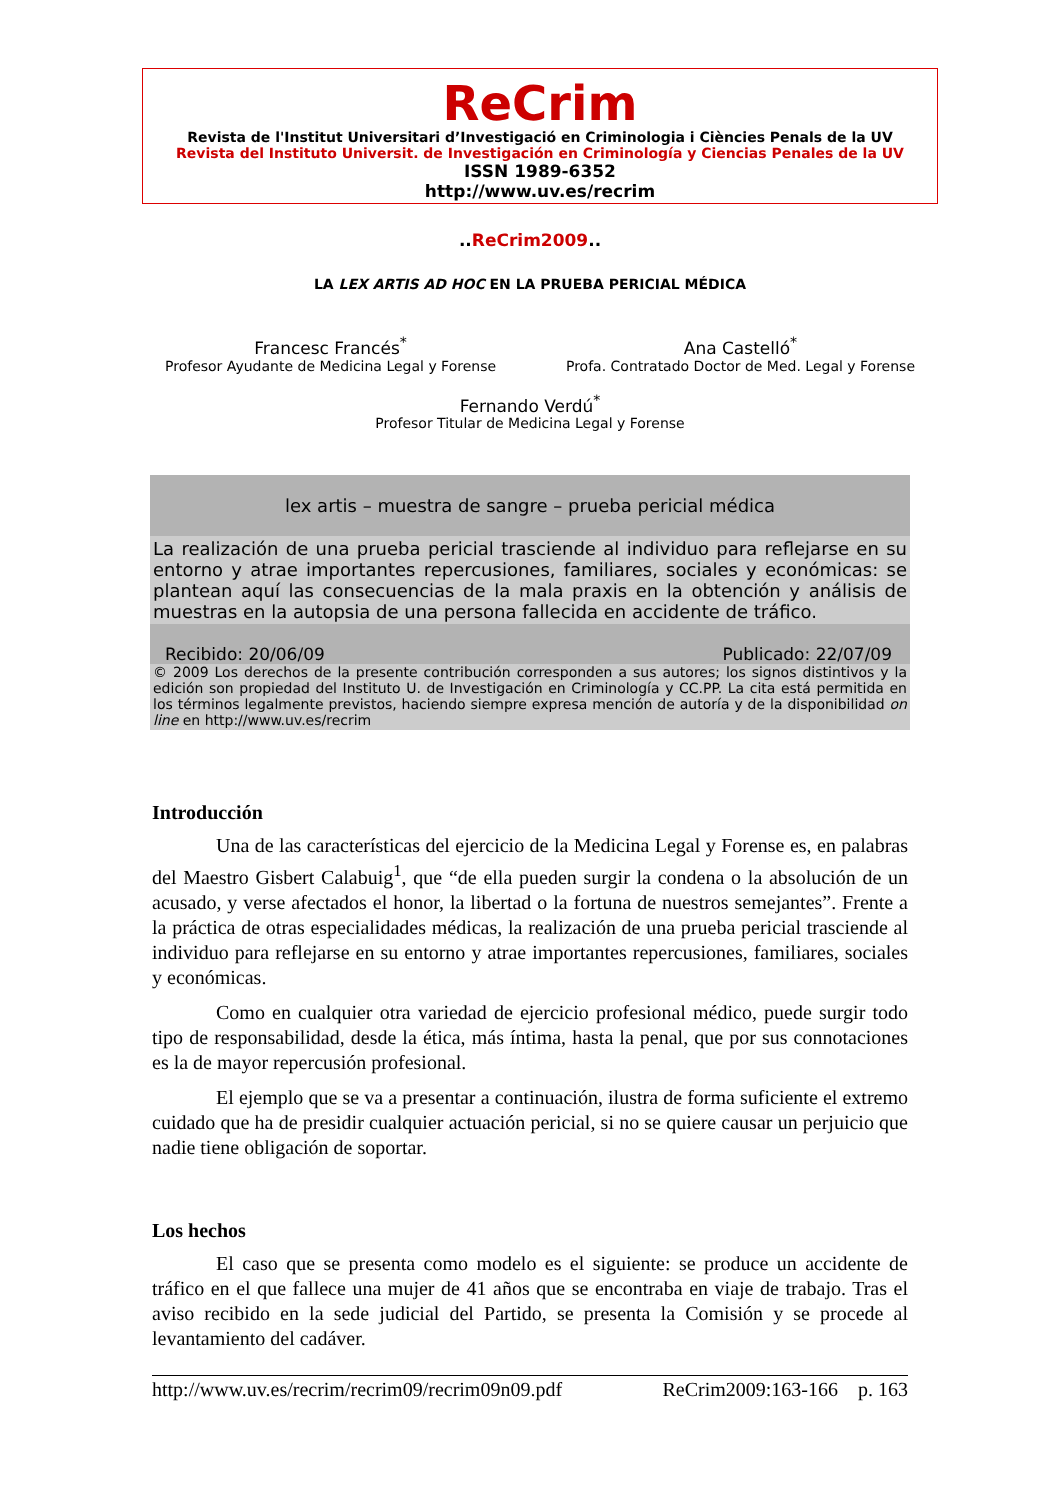ReCrim
Revista de l'Institut Universitari d’Investigació en Criminologia i Ciències Penals de la UV
Revista del Instituto Universit. de Investigación en Criminología y Ciencias Penales de la UV
ISSN 1989-6352
http://www.uv.es/recrim
..ReCrim2009..
LA LEX ARTIS AD HOC EN LA PRUEBA PERICIAL MÉDICA
Francesc Francés<sup>*</sup>
Profesor Ayudante de Medicina Legal y Forense
Ana Castelló<sup>*</sup>
Profa. Contratado Doctor de Med. Legal y Forense
Fernando Verdú<sup>*</sup>
Profesor Titular de Medicina Legal y Forense
lex artis – muestra de sangre – prueba pericial médica
La realización de una prueba pericial trasciende al individuo para reflejarse en su entorno y atrae importantes repercusiones, familiares, sociales y económicas: se plantean aquí las consecuencias de la mala praxis en la obtención y análisis de muestras en la autopsia de una persona fallecida en accidente de tráfico.
Recibido: 20/06/09 Publicado: 22/07/09
© 2009 Los derechos de la presente contribución corresponden a sus autores; los signos distintivos y la edición son propiedad del Instituto U. de Investigación en Criminología y CC.PP. La cita está permitida en los términos legalmente previstos, haciendo siempre expresa mención de autoría y de la disponibilidad on line en http://www.uv.es/recrim
Introducción
Una de las características del ejercicio de la Medicina Legal y Forense es, en palabras del Maestro Gisbert Calabuig<sup>1</sup>, que “de ella pueden surgir la condena o la absolución de un acusado, y verse afectados el honor, la libertad o la fortuna de nuestros semejantes”. Frente a la práctica de otras especialidades médicas, la realización de una prueba pericial trasciende al individuo para reflejarse en su entorno y atrae importantes repercusiones, familiares, sociales y económicas.
Como en cualquier otra variedad de ejercicio profesional médico, puede surgir todo tipo de responsabilidad, desde la ética, más íntima, hasta la penal, que por sus connotaciones es la de mayor repercusión profesional.
El ejemplo que se va a presentar a continuación, ilustra de forma suficiente el extremo cuidado que ha de presidir cualquier actuación pericial, si no se quiere causar un perjuicio que nadie tiene obligación de soportar.
Los hechos
El caso que se presenta como modelo es el siguiente: se produce un accidente de tráfico en el que fallece una mujer de 41 años que se encontraba en viaje de trabajo. Tras el aviso recibido en la sede judicial del Partido, se presenta la Comisión y se procede al levantamiento del cadáver.
http://www.uv.es/recrim/recrim09/recrim09n09.pdf ReCrim2009:163-166 p. 163